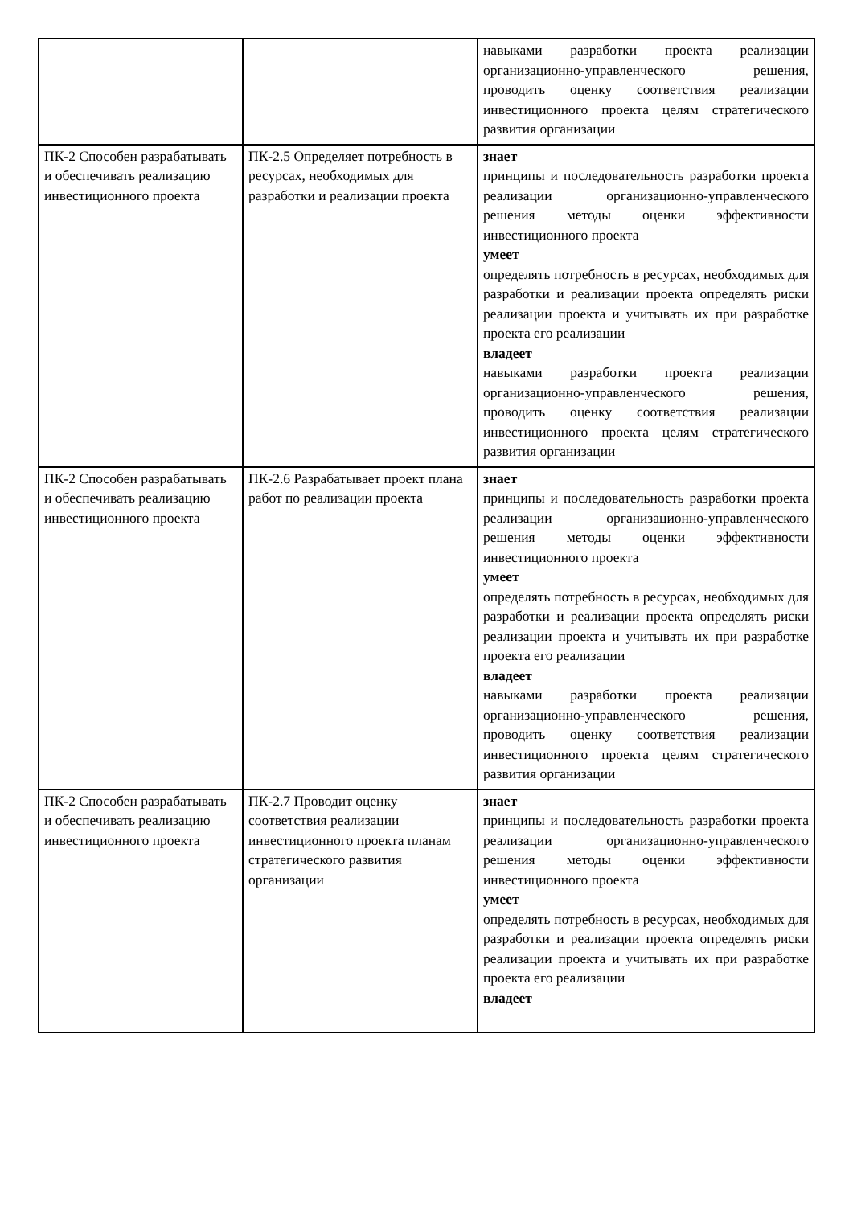| | | навыками разработки проекта реализации организационно-управленческого решения, проводить оценку соответствия реализации инвестиционного проекта целям стратегического развития организации |
| ПК-2 Способен разрабатывать и обеспечивать реализацию инвестиционного проекта | ПК-2.5 Определяет потребность в ресурсах, необходимых для разработки и реализации проекта | знает принципы и последовательность разработки проекта реализации организационно-управленческого решения методы оценки эффективности инвестиционного проекта умеет определять потребность в ресурсах, необходимых для разработки и реализации проекта определять риски реализации проекта и учитывать их при разработке проекта его реализации владеет навыками разработки проекта реализации организационно-управленческого решения, проводить оценку соответствия реализации инвестиционного проекта целям стратегического развития организации |
| ПК-2 Способен разрабатывать и обеспечивать реализацию инвестиционного проекта | ПК-2.6 Разрабатывает проект плана работ по реализации проекта | знает принципы и последовательность разработки проекта реализации организационно-управленческого решения методы оценки эффективности инвестиционного проекта умеет определять потребность в ресурсах, необходимых для разработки и реализации проекта определять риски реализации проекта и учитывать их при разработке проекта его реализации владеет навыками разработки проекта реализации организационно-управленческого решения, проводить оценку соответствия реализации инвестиционного проекта целям стратегического развития организации |
| ПК-2 Способен разрабатывать и обеспечивать реализацию инвестиционного проекта | ПК-2.7 Проводит оценку соответствия реализации инвестиционного проекта планам стратегического развития организации | знает принципы и последовательность разработки проекта реализации организационно-управленческого решения методы оценки эффективности инвестиционного проекта умеет определять потребность в ресурсах, необходимых для разработки и реализации проекта определять риски реализации проекта и учитывать их при разработке проекта его реализации владеет |